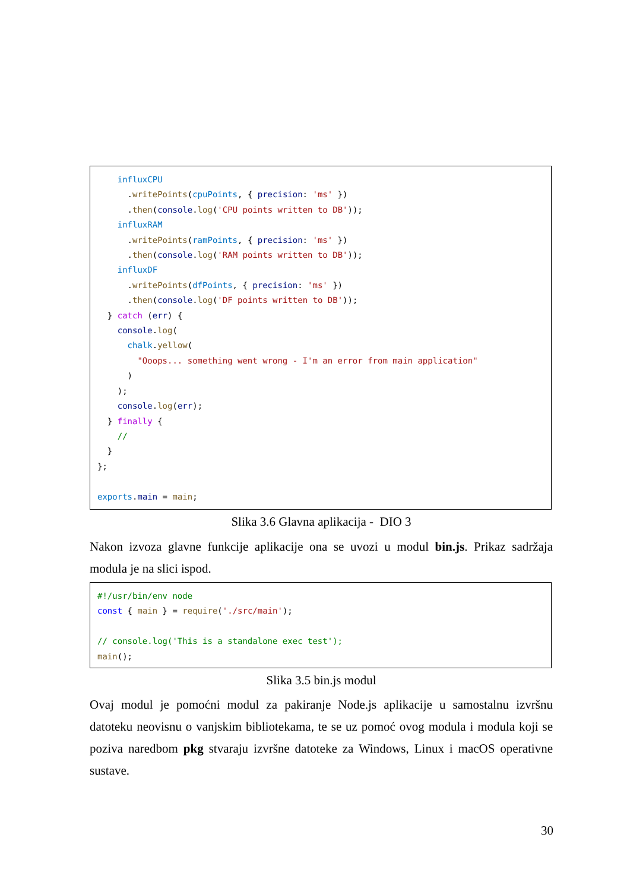influxCPU
      .writePoints(cpuPoints, { precision: 'ms' })
      .then(console.log('CPU points written to DB'));
    influxRAM
      .writePoints(ramPoints, { precision: 'ms' })
      .then(console.log('RAM points written to DB'));
    influxDF
      .writePoints(dfPoints, { precision: 'ms' })
      .then(console.log('DF points written to DB'));
  } catch (err) {
    console.log(
      chalk.yellow(
        "Ooops... something went wrong - I'm an error from main application"
      )
    );
    console.log(err);
  } finally {
    //
  }
};

exports.main = main;
Slika 3.6 Glavna aplikacija - DIO 3
Nakon izvoza glavne funkcije aplikacije ona se uvozi u modul bin.js. Prikaz sadržaja modula je na slici ispod.
#!/usr/bin/env node
const { main } = require('./src/main');

// console.log('This is a standalone exec test');
main();
Slika 3.5 bin.js modul
Ovaj modul je pomoćni modul za pakiranje Node.js aplikacije u samostalnu izvršnu datoteku neovisnu o vanjskim bibliotekama, te se uz pomoć ovog modula i modula koji se poziva naredbom pkg stvaraju izvršne datoteke za Windows, Linux i macOS operativne sustave.
30